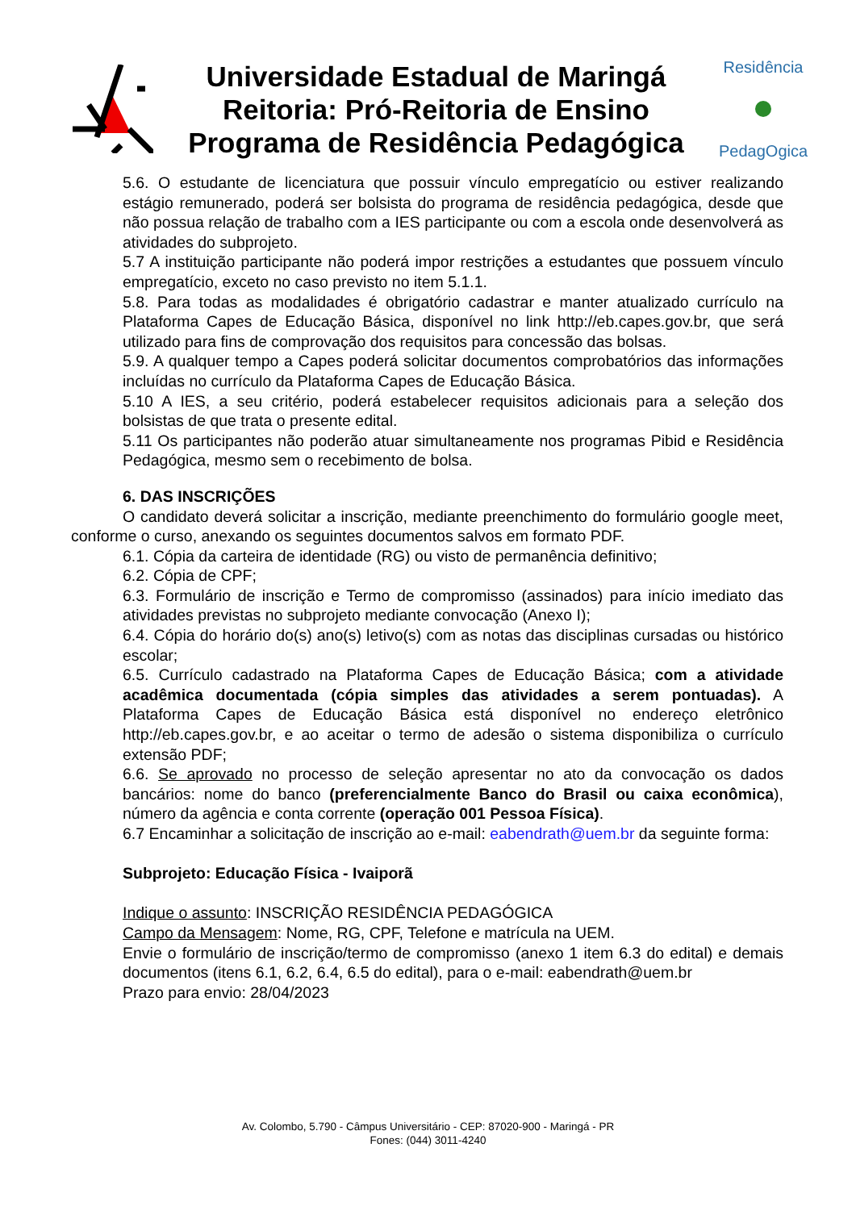Universidade Estadual de Maringá
Reitoria: Pró-Reitoria de Ensino
Programa de Residência Pedagógica
Residência
PedagOgica
5.6. O estudante de licenciatura que possuir vínculo empregatício ou estiver realizando estágio remunerado, poderá ser bolsista do programa de residência pedagógica, desde que não possua relação de trabalho com a IES participante ou com a escola onde desenvolverá as atividades do subprojeto.
5.7 A instituição participante não poderá impor restrições a estudantes que possuem vínculo empregatício, exceto no caso previsto no item 5.1.1.
5.8. Para todas as modalidades é obrigatório cadastrar e manter atualizado currículo na Plataforma Capes de Educação Básica, disponível no link http://eb.capes.gov.br, que será utilizado para fins de comprovação dos requisitos para concessão das bolsas.
5.9. A qualquer tempo a Capes poderá solicitar documentos comprobatórios das informações incluídas no currículo da Plataforma Capes de Educação Básica.
5.10 A IES, a seu critério, poderá estabelecer requisitos adicionais para a seleção dos bolsistas de que trata o presente edital.
5.11 Os participantes não poderão atuar simultaneamente nos programas Pibid e Residência Pedagógica, mesmo sem o recebimento de bolsa.
6. DAS INSCRIÇÕES
O candidato deverá solicitar a inscrição, mediante preenchimento do formulário google meet, conforme o curso, anexando os seguintes documentos salvos em formato PDF.
6.1. Cópia da carteira de identidade (RG) ou visto de permanência definitivo;
6.2. Cópia de CPF;
6.3. Formulário de inscrição e Termo de compromisso (assinados) para início imediato das atividades previstas no subprojeto mediante convocação (Anexo I);
6.4. Cópia do horário do(s) ano(s) letivo(s) com as notas das disciplinas cursadas ou histórico escolar;
6.5. Currículo cadastrado na Plataforma Capes de Educação Básica; com a atividade acadêmica documentada (cópia simples das atividades a serem pontuadas). A Plataforma Capes de Educação Básica está disponível no endereço eletrônico http://eb.capes.gov.br, e ao aceitar o termo de adesão o sistema disponibiliza o currículo extensão PDF;
6.6. Se aprovado no processo de seleção apresentar no ato da convocação os dados bancários: nome do banco (preferencialmente Banco do Brasil ou caixa econômica), número da agência e conta corrente (operação 001 Pessoa Física).
6.7 Encaminhar a solicitação de inscrição ao e-mail: eabendrath@uem.br da seguinte forma:
Subprojeto: Educação Física - Ivaiporã
Indique o assunto: INSCRIÇÃO RESIDÊNCIA PEDAGÓGICA
Campo da Mensagem: Nome, RG, CPF, Telefone e matrícula na UEM.
Envie o formulário de inscrição/termo de compromisso (anexo 1 item 6.3 do edital) e demais documentos (itens 6.1, 6.2, 6.4, 6.5 do edital), para o e-mail: eabendrath@uem.br
Prazo para envio: 28/04/2023
Av. Colombo, 5.790 - Câmpus Universitário - CEP: 87020-900 - Maringá - PR
Fones: (044) 3011-4240